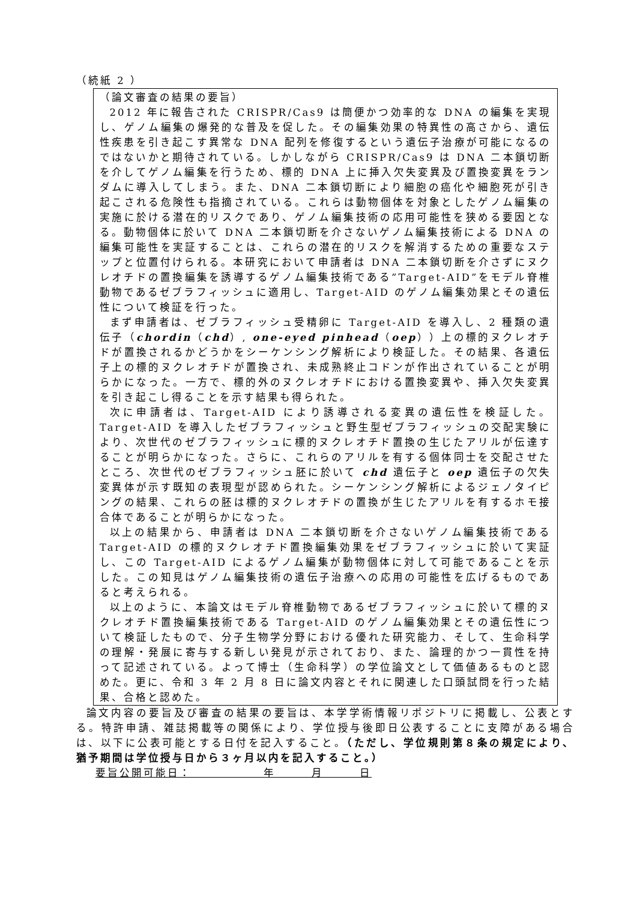（続紙 2 ）
（論文審査の結果の要旨）
2012 年に報告された CRISPR/Cas9 は簡便かつ効率的な DNA の編集を実現し、ゲノム編集の爆発的な普及を促した。その編集効果の特異性の高さから、遺伝性疾患を引き起こす異常な DNA 配列を修復するという遺伝子治療が可能になるのではないかと期待されている。しかしながら CRISPR/Cas9 は DNA 二本鎖切断を介してゲノム編集を行うため、標的 DNA 上に挿入欠失変異及び置換変異をランダムに導入してしまう。また、DNA 二本鎖切断により細胞の癌化や細胞死が引き起こされる危険性も指摘されている。これらは動物個体を対象としたゲノム編集の実施に於ける潜在的リスクであり、ゲノム編集技術の応用可能性を狭める要因となる。動物個体に於いて DNA 二本鎖切断を介さないゲノム編集技術による DNA の編集可能性を実証することは、これらの潜在的リスクを解消するための重要なステップと位置付けられる。本研究において申請者は DNA 二本鎖切断を介さずにヌクレオチドの置換編集を誘導するゲノム編集技術である”Target-AID”をモデル脊椎動物であるゼブラフィッシュに適用し、Target-AID のゲノム編集効果とその遺伝性について検証を行った。
まず申請者は、ゼブラフィッシュ受精卵に Target-AID を導入し、2 種類の遺伝子（chordin（chd）, one-eyed pinhead（oep））上の標的ヌクレオチドが置換されるかどうかをシーケンシング解析により検証した。その結果、各遺伝子上の標的ヌクレオチドが置換され、未成熟終止コドンが作出されていることが明らかになった。一方で、標的外のヌクレオチドにおける置換変異や、挿入欠失変異を引き起こし得ることを示す結果も得られた。
次に申請者は、Target-AID により誘導される変異の遺伝性を検証した。Target-AID を導入したゼブラフィッシュと野生型ゼブラフィッシュの交配実験により、次世代のゼブラフィッシュに標的ヌクレオチド置換の生じたアリルが伝達することが明らかになった。さらに、これらのアリルを有する個体同士を交配させたところ、次世代のゼブラフィッシュ胚に於いて chd 遺伝子と oep 遺伝子の欠失変異体が示す既知の表現型が認められた。シーケンシング解析によるジェノタイピングの結果、これらの胚は標的ヌクレオチドの置換が生じたアリルを有するホモ接合体であることが明らかになった。
以上の結果から、申請者は DNA 二本鎖切断を介さないゲノム編集技術である Target-AID の標的ヌクレオチド置換編集効果をゼブラフィッシュに於いて実証し、この Target-AID によるゲノム編集が動物個体に対して可能であることを示した。この知見はゲノム編集技術の遺伝子治療への応用の可能性を広げるものであると考えられる。
以上のように、本論文はモデル脊椎動物であるゼブラフィッシュに於いて標的ヌクレオチド置換編集技術である Target-AID のゲノム編集効果とその遺伝性について検証したもので、分子生物学分野における優れた研究能力、そして、生命科学の理解・発展に寄与する新しい発見が示されており、また、論理的かつ一貫性を持って記述されている。よって博士（生命科学）の学位論文として価値あるものと認めた。更に、令和 3 年 2 月 8 日に論文内容とそれに関連した口頭試問を行った結果、合格と認めた。
論文内容の要旨及び審査の結果の要旨は、本学学術情報リポジトリに掲載し、公表とする。特許申請、雑誌掲載等の関係により、学位授与後即日公表することに支障がある場合は、以下に公表可能とする日付を記入すること。（ただし、学位規則第８条の規定により、猶予期間は学位授与日から３ヶ月以内を記入すること。）
要旨公開可能日：　　　　　　年　　　月　　　日